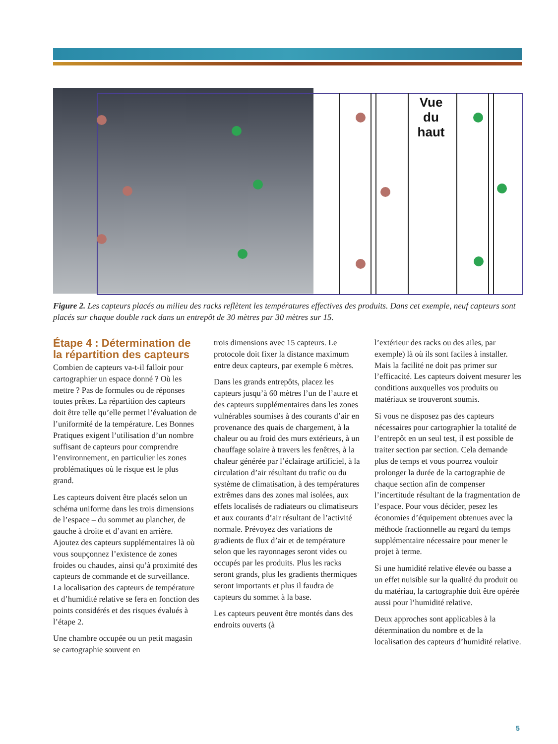Vue du haut
Figure 2. Les capteurs placés au milieu des racks reflètent les températures effectives des produits. Dans cet exemple, neuf capteurs sont placés sur chaque double rack dans un entrepôt de 30 mètres par 30 mètres sur 15.
Étape 4 : Détermination de la répartition des capteurs
Combien de capteurs va-t-il falloir pour cartographier un espace donné ? Où les mettre ? Pas de formules ou de réponses toutes prêtes. La répartition des capteurs doit être telle qu’elle permet l’évaluation de l’uniformité de la température. Les Bonnes Pratiques exigent l’utilisation d’un nombre suffisant de capteurs pour comprendre l’environnement, en particulier les zones problématiques où le risque est le plus grand.
Les capteurs doivent être placés selon un schéma uniforme dans les trois dimensions de l’espace – du sommet au plancher, de gauche à droite et d’avant en arrière. Ajoutez des capteurs supplémentaires là où vous soupçonnez l’existence de zones froides ou chaudes, ainsi qu’à proximité des capteurs de commande et de surveillance. La localisation des capteurs de température et d’humidité relative se fera en fonction des points considérés et des risques évalués à l’étape 2.
Une chambre occupée ou un petit magasin se cartographie souvent en
trois dimensions avec 15 capteurs. Le protocole doit fixer la distance maximum entre deux capteurs, par exemple 6 mètres.
Dans les grands entrepôts, placez les capteurs jusqu’à 60 mètres l’un de l’autre et des capteurs supplémentaires dans les zones vulnérables soumises à des courants d’air en provenance des quais de chargement, à la chaleur ou au froid des murs extérieurs, à un chauffage solaire à travers les fenêtres, à la chaleur générée par l’éclairage artificiel, à la circulation d’air résultant du trafic ou du système de climatisation, à des températures extrêmes dans des zones mal isolées, aux effets localisés de radiateurs ou climatiseurs et aux courants d’air résultant de l’activité normale. Prévoyez des variations de gradients de flux d’air et de température selon que les rayonnages seront vides ou occupés par les produits. Plus les racks seront grands, plus les gradients thermiques seront importants et plus il faudra de capteurs du sommet à la base.
Les capteurs peuvent être montés dans des endroits ouverts (à
l’extérieur des racks ou des ailes, par exemple) là où ils sont faciles à installer. Mais la facilité ne doit pas primer sur l’efficacité. Les capteurs doivent mesurer les conditions auxquelles vos produits ou matériaux se trouveront soumis.
Si vous ne disposez pas des capteurs nécessaires pour cartographier la totalité de l’entrepôt en un seul test, il est possible de traiter section par section. Cela demande plus de temps et vous pourrez vouloir prolonger la durée de la cartographie de chaque section afin de compenser l’incertitude résultant de la fragmentation de l’espace. Pour vous décider, pesez les économies d’équipement obtenues avec la méthode fractionnelle au regard du temps supplémentaire nécessaire pour mener le projet à terme.
Si une humidité relative élevée ou basse a un effet nuisible sur la qualité du produit ou du matériau, la cartographie doit être opérée aussi pour l’humidité relative.
Deux approches sont applicables à la détermination du nombre et de la localisation des capteurs d’humidité relative.
5